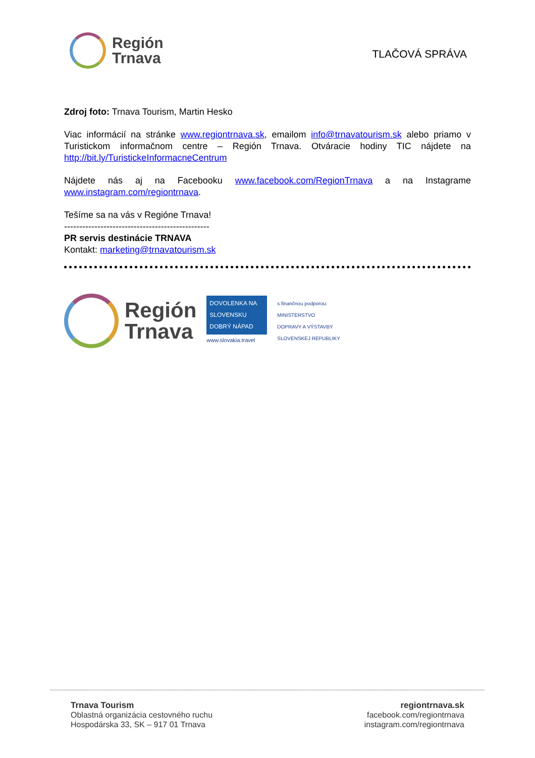Región
Trnava
TLAČOVÁ SPRÁVA
Zdroj foto: Trnava Tourism, Martin Hesko
Viac informácií na stránke www.regiontrnava.sk, emailom info@trnavatourism.sk alebo priamo v Turistickom informačnom centre – Región Trnava. Otváracie hodiny TIC nájdete na http://bit.ly/TuristickeInformacneCentrum
Nájdete nás aj na Facebooku www.facebook.com/RegionTrnava a na Instagrame www.instagram.com/regiontrnava.
Tešíme sa na vás v Regióne Trnava!
------------------------------------------------
PR servis destinácie TRNAVA
Kontakt: marketing@trnavatourism.sk
Región
Trnava
DOVOLENKA NA SLOVENSKU DOBRÝ NÁPAD
www.slovakia.travel
s finančnou podporou:
MINISTERSTVO
DOPRAVY A VÝSTAVBY
SLOVENSKEJ REPUBLIKY
Trnava Tourism
Oblastná organizácia cestovného ruchu
Hospodárska 33, SK – 917 01 Trnava
regiontrnava.sk
facebook.com/regiontrnava
instagram.com/regiontrnava